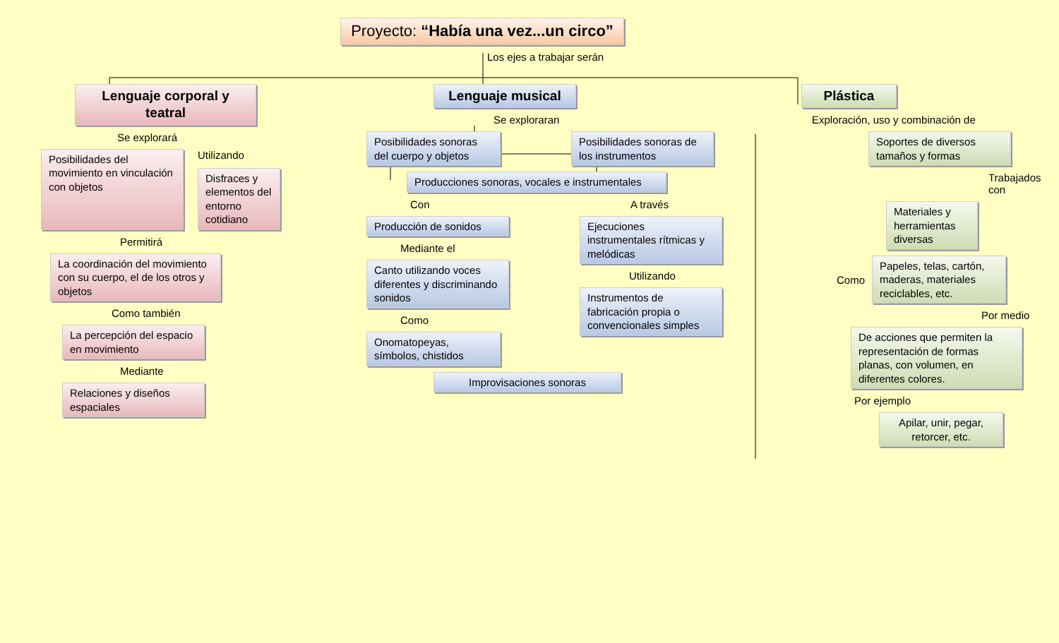Proyecto: “Había una vez...un circo”
Los ejes a trabajar serán
Lenguaje corporal y teatral
Se explorará
Posibilidades del movimiento en vinculación con objetos
Utilizando
Disfraces y elementos del entorno cotidiano
Permitirá
La coordinación del movimiento con su cuerpo, el de los otros y objetos
Como también
La percepción del espacio en movimiento
Mediante
Relaciones y diseños espaciales
Lenguaje musical
Se exploraran
Posibilidades sonoras del cuerpo y objetos
Posibilidades sonoras de los instrumentos
Producciones sonoras, vocales e instrumentales
Con
Producción de sonidos
Mediante el
Canto utilizando voces diferentes y discriminando sonidos
Como
Onomatopeyas, símbolos, chistidos
A través
Ejecuciones instrumentales rítmicas y melódicas
Utilizando
Instrumentos de fabricación propia o convencionales simples
Improvisaciones sonoras
Plástica
Exploración, uso y combinación de
Soportes de diversos tamaños y formas
Trabajados con
Materiales y herramientas diversas
Como
Papeles, telas, cartón, maderas, materiales reciclables, etc.
Por medio
De acciones que permiten la representación de formas planas, con volumen, en diferentes colores.
Por ejemplo
Apilar, unir, pegar, retorcer, etc.